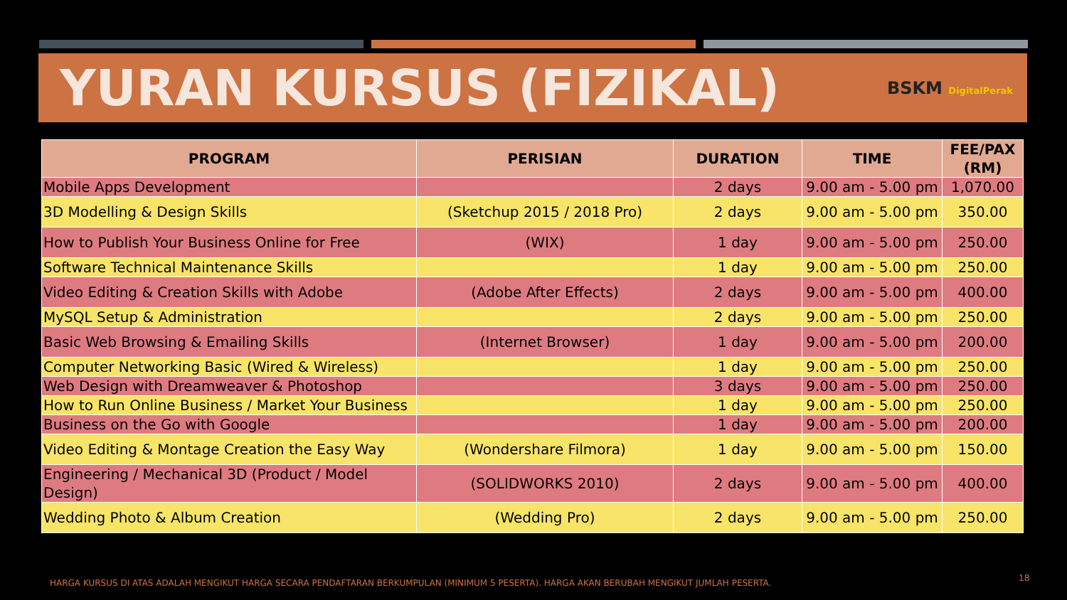YURAN KURSUS (FIZIKAL)
BSKM DigitalPerak
| PROGRAM | PERISIAN | DURATION | TIME | FEE/PAX (RM) |
| --- | --- | --- | --- | --- |
| Mobile Apps Development | | 2 days | 9.00 am - 5.00 pm | 1,070.00 |
| 3D Modelling & Design Skills | (Sketchup 2015 / 2018 Pro) | 2 days | 9.00 am - 5.00 pm | 350.00 |
| How to Publish Your Business Online for Free | (WIX) | 1 day | 9.00 am - 5.00 pm | 250.00 |
| Software Technical Maintenance Skills | | 1 day | 9.00 am - 5.00 pm | 250.00 |
| Video Editing & Creation Skills with Adobe | (Adobe After Effects) | 2 days | 9.00 am - 5.00 pm | 400.00 |
| MySQL Setup & Administration | | 2 days | 9.00 am - 5.00 pm | 250.00 |
| Basic Web Browsing & Emailing Skills | (Internet Browser) | 1 day | 9.00 am - 5.00 pm | 200.00 |
| Computer Networking Basic (Wired & Wireless) | | 1 day | 9.00 am - 5.00 pm | 250.00 |
| Web Design with Dreamweaver & Photoshop | | 3 days | 9.00 am - 5.00 pm | 250.00 |
| How to Run Online Business / Market Your Business | | 1 day | 9.00 am - 5.00 pm | 250.00 |
| Business on the Go with Google | | 1 day | 9.00 am - 5.00 pm | 200.00 |
| Video Editing & Montage Creation the Easy Way | (Wondershare Filmora) | 1 day | 9.00 am - 5.00 pm | 150.00 |
| Engineering / Mechanical 3D (Product / Model Design) | (SOLIDWORKS 2010) | 2 days | 9.00 am - 5.00 pm | 400.00 |
| Wedding Photo & Album Creation | (Wedding Pro) | 2 days | 9.00 am - 5.00 pm | 250.00 |
HARGA KURSUS DI ATAS ADALAH MENGIKUT HARGA SECARA PENDAFTARAN BERKUMPULAN (MINIMUM 5 PESERTA). HARGA AKAN BERUBAH MENGIKUT JUMLAH PESERTA.
18